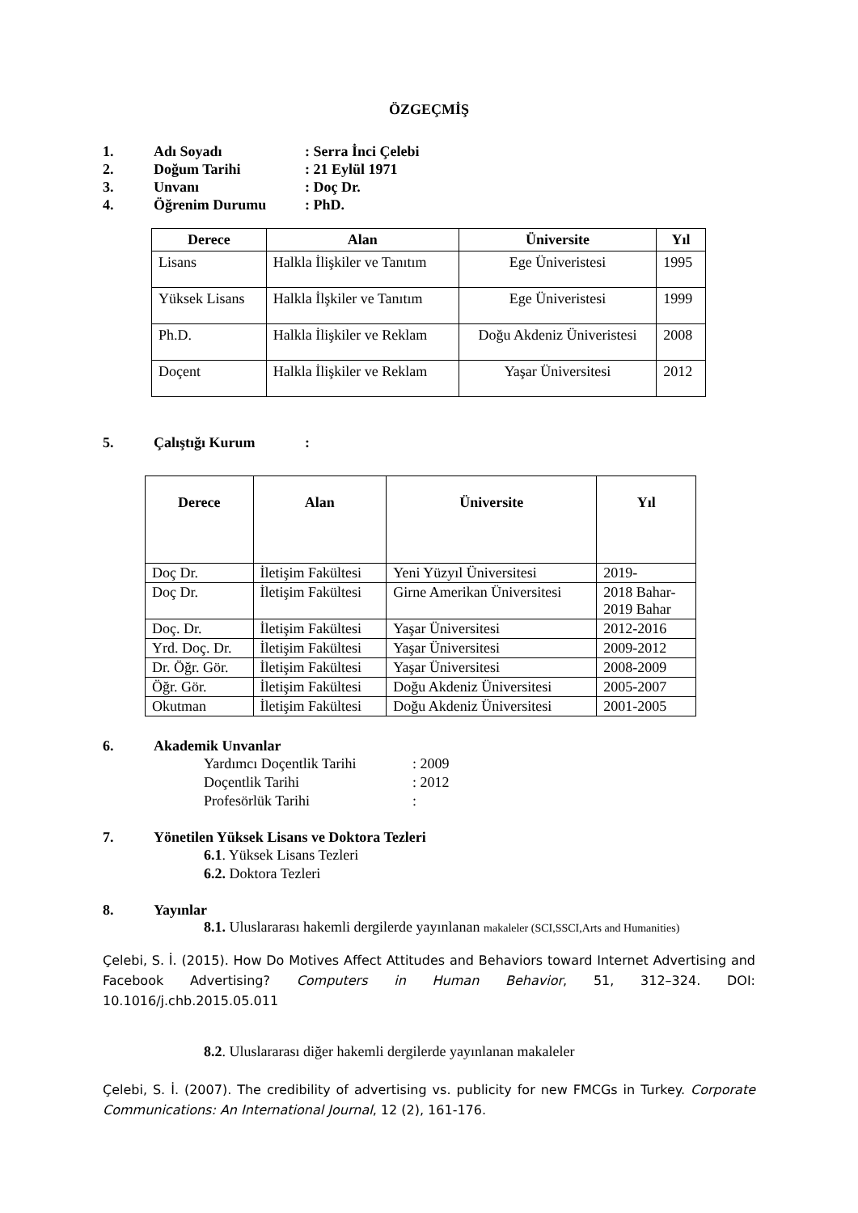ÖZGEÇMİŞ
1. Adı Soyadı: Serra İnci Çelebi
2. Doğum Tarihi: 21 Eylül 1971
3. Unvanı: Doç Dr.
4. Öğrenim Durumu: PhD.
| Derece | Alan | Üniversite | Yıl |
| --- | --- | --- | --- |
| Lisans | Halkla İlişkiler ve Tanıtım | Ege Üniveristesi | 1995 |
| Yüksek Lisans | Halkla İlşkiler ve Tanıtım | Ege Üniveristesi | 1999 |
| Ph.D. | Halkla İlişkiler ve Reklam | Doğu Akdeniz Üniveristesi | 2008 |
| Doçent | Halkla İlişkiler ve Reklam | Yaşar Üniversitesi | 2012 |
5. Çalıştığı Kurum:
| Derece | Alan | Üniversite | Yıl |
| --- | --- | --- | --- |
| Doç Dr. | İletişim Fakültesi | Yeni Yüzyıl Üniversitesi | 2019- |
| Doç Dr. | İletişim Fakültesi | Girne Amerikan Üniversitesi | 2018 Bahar- 2019 Bahar |
| Doç. Dr. | İletişim Fakültesi | Yaşar Üniversitesi | 2012-2016 |
| Yrd. Doç. Dr. | İletişim Fakültesi | Yaşar Üniversitesi | 2009-2012 |
| Dr. Öğr. Gör. | İletişim Fakültesi | Yaşar Üniversitesi | 2008-2009 |
| Öğr. Gör. | İletişim Fakültesi | Doğu Akdeniz Üniversitesi | 2005-2007 |
| Okutman | İletişim Fakültesi | Doğu Akdeniz Üniversitesi | 2001-2005 |
6. Akademik Unvanlar
Yardımcı Doçentlik Tarihi: 2009
Doçentlik Tarihi: 2012
Profesörlük Tarihi:
7. Yönetilen Yüksek Lisans ve Doktora Tezleri
6.1. Yüksek Lisans Tezleri
6.2. Doktora Tezleri
8. Yayınlar
8.1. Uluslararası hakemli dergilerde yayınlanan makaleler (SCI,SSCI,Arts and Humanities)
Çelebi, S. İ. (2015). How Do Motives Affect Attitudes and Behaviors toward Internet Advertising and Facebook Advertising? Computers in Human Behavior, 51, 312–324. DOI: 10.1016/j.chb.2015.05.011
8.2. Uluslararası diğer hakemli dergilerde yayınlanan makaleler
Çelebi, S. İ. (2007). The credibility of advertising vs. publicity for new FMCGs in Turkey. Corporate Communications: An International Journal, 12 (2), 161-176.